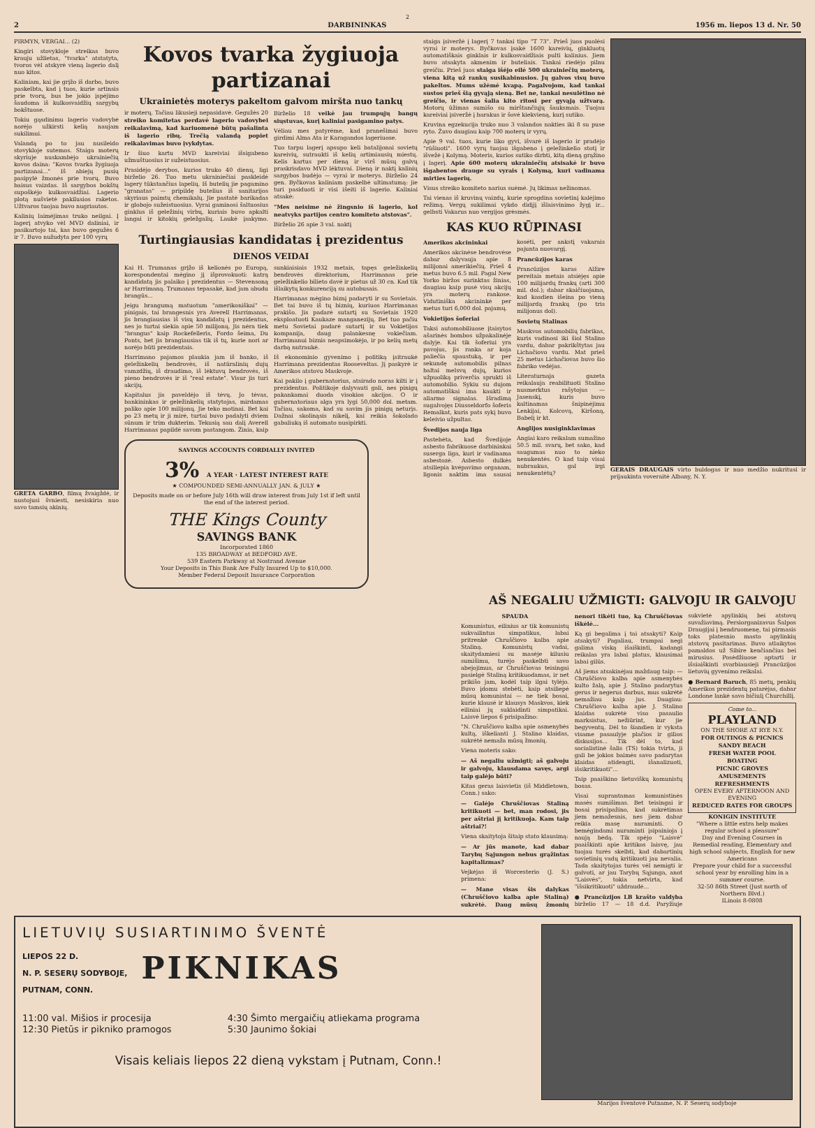2
2 DARBININKAS 1956 m. liepos 13 d. Nr. 50
PIRMYN, VERGAI... (2)
Kingiri stovykloje streikas buvo krauju užlietas, "tvarka" atstatyta, tvoros vėl atskyrė vieną lagerio dalį nuo kitos.
Kaliniam, kai jie grįžo iš darbo, buvo paskelbta, kad į tuos, kurie artinsis prie tvorų, bus be jokio įspėjimo šaudoma iš kulkosvaidžių sargybų bokštuose.
Tokiu gąsdinimu lagerio vadovybė norėjo užkirsti kelią naujam sukilimui.
Valandą po to jau nusileido stovykloje sutemos. Staiga moterų skyriuje nuskambėjo ukrainiečių kovos daina: "Kovos tvarka žygiuoja partizanai..." Iš abiejų pusių pasipylė žmonės prie tvorų. Buvo baisus vaizdas. Iš sargybos bokštų supoškėjo kulkosvaidžiai. Lagerio plotą nušvietė pakilusios raketos. Užtvaros tuojau buvo nugriautos.
Kalinių laimėjimas truko neilgai. Į lagerį atvyko vėl MVD daliniai, ir pasikartojo tai, kas buvo gegužės 6 ir 7. Buvo nužudyta per 100 vyrų
GRETA GARBO, filmų žvaigždė, ir nustojusi švniesti, nesiskiria nuo savo tamsių akinių.
Kovos tvarka žygiuoja partizanai
Ukrainietės moterys pakeltom galvom miršta nuo tankų
ir moterų. Tačiau likusieji nepasidavė. Gegužės 20 streiko komitetas perdavė lagerio vadovybei reikalavimą, kad kariuomenė būtų pašalinta iš lagerio ribų. Trečią valandą popiet reikalavimas buvo įvykdytas.
Ir šiuo kartu MVD kareiviai išsigabeno užmuštuosius ir sužeistuosius.
Prasidėjo derybos, kurios truko 40 dienų, ligi birželio 26. Tuo metu ukrainiečiai paskleidė lagery tūkstančius lapelių. Iš butelių jie pagamino "granatas" — pripildę butelius iš sanitarijos skyriaus paimtų chemikalų. Jie pastatė barikadas ir globojo sužeistuosius. Vyrai gaminosi šaltuosius ginklus iš geležinių virbų, kuriais buvo apkalti langai ir kitokių geležgalių. Laukė įsakymo. Birželio 18 veikė jau trumpųjų bangų siųstuvas, kurį kaliniai pasigamino patys.
Vėliau mes patyrėme, kad pranešimai buvo girdimi Alma Ata ir Karagandos lageriuose.
Tuo tarpu lagerį apsupo keli batalijonai sovietų kareivių, sutraukti iš kelių artimiausių miestų. Kelis kartus per dieną ir virš mūsų galvų praskrisdavo MVD lėktuvai. Dieną ir naktį kalinių sargybos budėjo — vyrai ir moterys. Birželio 24 gen. Byčkovas kaliniam paskelbė ultimatumą: jie turi pasiduoti ir visi išeiti iš lagerio. Kaliniai atsakė:
"Mes neisime nė žingsnio iš lagerio, kol neatvyks partijos centro komiteto atstovas".
Birželio 26 apie 3 val. naktį
Turtingiausias kandidatas į prezidentus
DIENOS VEIDAI
Kai H. Trumanas grįžo iš kelionės po Europą, korespondentai mėgino jį išprovokuoti: katrą kandidatą jis palaiko į prezidentus — Stevensoną ar Harrimaną. Trumanas tepasakė, kad jam abudu brangūs...
Jeigu brangumą matuotum "amerikoniškai" — pinigais, tai brangesnis yra Averell Harrimanas, jis brangiausias iš visų kandidatų į prezidentus, nes jo turtai siekia apie 50 milijonų. Jis nėra tiek "brangus" kaip Rockefelleris, Fordo šeima, Du Ponts, bet jis brangiausias tik iš tų, kurie nori ar norėjo būti prezidentais.
Harrimano pajamos plaukia jam iš banko, iš geležinkelių bendrovės, iš natūralinių dujų vamzdžių, iš draudimo, iš lėktuvų bendrovės, iš pieno bendrovės ir iš "real estate". Visur jis turi akcijų.
Kapitalus jis paveldėjo iš tėvų. Jo tėvas, bankininkas ir geležinkelių statytojas, mirdamas paliko apie 100 milijonų. Jie teko motinai. Bet kai po 23 metų ir ji mirė, turtai buvo padalyti dviem sūnum ir trim dukterim. Tekusią sau dalį Averell Harrimanas papildė savom pastangom. Žinia, kaip sunkiaisiais 1932 metais, tapęs geležinkelių bendrovės direktorium, Harrimanas prie geležinkelio bilieto davė ir pietus už 30 cn. Kad tik išlaikytų konkurenciją su autobusais.
Harrimanas mėgino biznį padaryti ir su Sovietais. Bet tai buvo iš tų biznių, kuriuos Harrimanas prakišo. Jis padarė sutartį su Sovietais 1920 eksploatuoti Kaukaze manganezijų. Bet tuo pačiu metu Sovietai padarė sutartį ir su Vokietijos kompanija, daug palankesnę vokiečiam. Harrimanui biznis neapsimokėjo, ir po kelių metų darbą nutraukė.
Iš ekonominio gyvenimo į politiką įsitraukė Harrimana prezidentas Rooseveltas. Jį paskyrė ir Amerikos atstovu Maskvoje.
Kai pakilo į gubernatorius, atsirado noras kilti ir į prezidentus. Politikoje dalyvauti gali, nes pinigų pakankamai duoda visokios akcijos. O ir gubernatoriaus alga yra lygi 50,000 dol. metam. Tačiau, sakoma, kad su savim jis pinigų neturįs. Dažnai skolinąsis nikelį, kai reikia šokolado gabaliuką iš automato nusipirkti.
SAVINGS ACCOUNTS CORDIALLY INVITED
3% A YEAR · LATEST INTEREST RATE
★ COMPOUNDED SEMI-ANNUALLY JAN. & JULY ★
Deposits made on or before July 16th will draw interest from July 1st if left until the end of the interest period.
THE Kings County
SAVINGS BANK
Incorporated 1860
135 BROADWAY at BEDFORD AVE.
539 Eastern Parkway at Nostrand Avenue
Your Deposits in This Bank Are Fully Insured Up to $10,000.
Member Federal Deposit Insurance Corporation
staiga įsiveržė į lagerį 7 tankai tipo "T 73". Prieš juos puolėsi vyrai ir moterys. Byčkovas įsakė 1600 kareivių, ginkluotų automatiškais ginklais ir kulkosvaidžiais pulti kalinius. Jiem buvo atsakyta akmenim ir buteliais. Tankai riedėjo pilnu greičiu. Prieš juos staiga išėjo eilė 500 ukrainiečių moterų, viena kitą už rankų susikabinusios. Jų galvos visų buvo pakeltos. Mums užėmė kvapą. Pagalvojom, kad tankai sustos prieš šią gyvąją sieną. Bet ne, tankai nesulėtino nė greičio, ir vienas šalia kito ritosi per gyvąją užtvarą. Motorų ūžimas sumišo su mirštančiųjų šauksmais. Tuojau kareiviai įsiveržė į barakus ir šovė kiekvieną, kurį sutiko.
Kruvina egzekucija truko nuo 3 valandos nakties iki 8 su puse ryto. Žuvo daugiau kaip 700 moterų ir vyrų.
Apie 9 val. tuos, kurie liko gyvi, išvarė iš lagerio ir pradėjo "rūšiuoti". 1600 vyrų tuojau išgabeno į geležinkelio stotį ir išvežė į Kolymą. Moteris, kurios sutiko dirbti, kitą dieną grąžino į lagerį. Apie 600 moterų ukrainiečių atsisakė ir buvo išgabentos drauge su vyrais į Kolymą, kuri vadinama mirties lagerių.
Visus streiko komiteto narius suėmė. Jų likimas nežinomas.
Tai vienas iš kruvinų vaizdų, kurie sprogdina sovietinį kalėjimo režimą. Vergų sukilimai vykdo didįjį išlaisvinimo žygį ir... gelbsti Vakarus nuo vergijos grėsmės.
KAS KUO RŪPINASI
Amerikos akcininkai
Amerikos akcinėse bendrovėse dabar dalyvauja apie 8 milijonai amerikiečių. Prieš 4 metus buvo 6.5 mil. Pagal New Yorko biržos surinktas žinias, daugiau kaip pusė visų akcijų yra moterų rankose. Vidutiniška akcininkė per metus turi 6,000 dol. pajamų.
Vokietijos šoferiai
Taksi automobiliuose įtaisytos ašarinės bombos užpakalinėje dalyje. Kai tik šoferiui yra pavojus, jis ranka ar koja paliečia spaustuką, ir per sekundę automobilis pilnas baltai melsvų dujų, kurios užpuoliką priverčia sprukti iš automobilio. Sykiu su dujom automatiškai ima kaukti ir aliarmo signalas. Išradimą sugalvojęs Diusseldorfo šoferis Remalkat, kuris pats sykį buvo keleivio užpultas.
Švedijos nauja liga
Pastebėta, kad Švedijoje asbesto fabrikuose darbininkai suserga liga, kuri ir vadinama asbestozė. Asbesto dulkės atsiliepia kvėpavimo organam, ligonis naktim ima sausai kosėti, per ankstį vakarais pajunta nuovargį.
Prancūzijos karas
Prancūzijos karas Alžire pereitais metais atsiėjęs apie 100 milijardų frankų (arti 300 mil. dol.); dabar skaičiuojama, kad kasdien išeina po vieną milijardą frankų (po tris milijonus dol).
Sovietų Stalinas
Maskvos automobilių fabrikas, kuris vadinosi iki šiol Stalino vardu, dabar pakrikštytas jau Lichačiovo vardu. Mat prieš 25 metus Lichačiovas buvo šio fabriko vedėjas.
Literaturnaja gazeta reikalauja reabilituoti Stalino nusmerktus rašytojus — Jasenskį, kuris buvo kaltinamas šnipinėjimu Lenkijai, Kolcovą, Kiršoną, Babelį ir kt.
Anglijos nusiginklavimas
Angiai karo reikalam sumažino 50.5 mil. svarų, bet sako, kad saugumas nuo to nieko nenukentės. O kad taip visai nubraukus, gal irgi nenukentėtų?
GERAIS DRAUGAIS virto buldogas ir nuo medžio nukritusi ir prijaukinta voveraitė Albany, N. Y.
AŠ NEGALIU UŽMIGTI: GALVOJU IR GALVOJU
SPAUDA
Komunistus, eilinius ar tik komunistų sukvailintus simpatikus, labai pritrenkė Chruščiovo kalba apie Staliną. Komunistų vadai, skaitydamiesi su masėje kilusiu sumišimu, turėjo paskelbti savo abejojimus, ar Chruščiovas teisingai pasielgė Staliną kritikuodamas, ir net prikišo jam, kodėl taip ilgai tylėjo. Buvo įdomu stebėti, kaip atsiliepė mūsų komunistai — ne tiek bosai, kurie klausė ir klausys Maskvos, kiek eiliniai jų suklaidinti simpatikai. Laisvė liepos 6 prisipažino:
"N. Chruščiovo kalba apie asmenybės kultą, iškelianti J. Stalino klaidas, sukrėtė nemaža mūsų žmonių.
Viena moteris sako:
— Aš negaliu užmigti; aš galvoju ir galvoju, klausdama savęs, argi taip galėjo būti?
Kitas geras laisvietis (iš Middletown, Conn.) sako:
— Galėjo Chruščiovas Staliną kritikuoti — bet, man rodosi, jis per aštriai jį kritikuoja. Kam taip aštriai?!
Viena skaitytoja šitaip stato klausimą:
— Ar jūs manote, kad dabar Tarybų Sąjungon nebus grąžintas kapitalizmas?
Vejkėjas iš Worcesterio (J. S.) primena:
— Mane visas šis dalykas (Chruščiovo kalba apie Staliną) sukrėtė. Daug mūsų žmonių nenori tikėti tuo, ką Chruščiovas iškėlė...
Ką gi begalima į tai atsakyti? Kaip atsakyti? Pagaliau, trumpai negi galima viską išaiškinti, kadangi reikalas yra labai platus, klausimai labai gilūs.
Aš jiems atsakinėjau maždaug taip: — Chruščiovo kalba apie asmenybės kulto žalą, apie J. Stalino padarytus gerus ir negerus darbus, mus sukrėtė nemažiau kaip jus. Daugiau: Chruščiovo kalba apie J. Stalino klaidas sukrėtė viso pasaulio marksistus, nežiūrint, kur jie begyventų. Dėl to šiandien ir vyksta visame pasaulyje plačios ir gilios diskusijos... Tik dėl to, kad socialistinė šalis (TS) tokia tvirta, ji gali be jokios baimės savo padarytas klaidas atidengti, išanalizuoti, išsikritikuoti"...
Taip paaiškino lietuviškų komunistų bosas.
Visai suprantamas komunistinės masės sumišimas. Bet teisingai ir bosai prisipažino, kad sukrėtimas jiem nemažesnis, nes jiem dabar reikia masę nuraminti. O bemėgindami nuraminti įsipainioja į naują bėdą. Tik spėjo "Laisvė" paaiškinti apie kritikos laisvę, jau tuojau turės skelbti, kad dabartinių sovietinių vadų kritikuoti jau nevalia. Tada skaitytojas turės vėl nemigti ir galvoti, ar jau Tarybų Sąjunga, anot "Laisvės", tokia netvirta, kad "išsikritikuoti" uždraudė...
● Prancūzijos LB krašto valdyba birželio 17 — 18 d.d. Paryžiuje sukvietė apylinkių bei atstovų suvažiavimą. Persiorganizavus Šalpos Draugijai į bendruomenę, tai pirmasis toks platesnio masto apylinkių atstovų pasitarimas. Buvo atlaikytos pamaldos už Sibire kenčiančius bei mirusius. Posėdžiuose aptarti ir išsiaiškinti svarbiausieji Prancūzijos lietuvių gyvenimo reikalai.
● Bernard Baruch, 85 metų, penkių Amerikos prezidentų patarėjas, dabar Londone lankė savo bičiulį Churchillį.
Come to...
PLAYLAND
ON THE SHORE AT RYE N.Y.
FOR OUTINGS & PICNICS
SANDY BEACH
FRESH WATER POOL
BOATING
PICNIC GROVES
AMUSEMENTS
REFRESHMENTS
OPEN EVERY AFTERNOON AND EVENING
REDUCED RATES FOR GROUPS
KONIGIN INSTITUTE
"Where a little extra help makes regular school a pleasure"
Day and Evening Courses in Remedial reading, Elementary and high school subjects, English for new Americans
Prepare your child for a successful school year by enrolling him in a summer course.
32-50 86th Street (Just north of Northern Blvd.)
ILinois 8-0808
LIETUVIŲ SUSIARTINIMO ŠVENTĖ
LIEPOS 22 D.
N. P. SESERŲ SODYBOJE,
PUTNAM, CONN.
PIKNIKAS
11:00 val. Mišios ir procesija
12:30 Pietūs ir pikniko pramogos
4:30 Šimto mergaičių atliekama programa
5:30 Jaunimo šokiai
Visais keliais liepos 22 dieną vykstam į Putnam, Conn.!
Marijos šventovė Putname, N. P. Seserų sodyboje